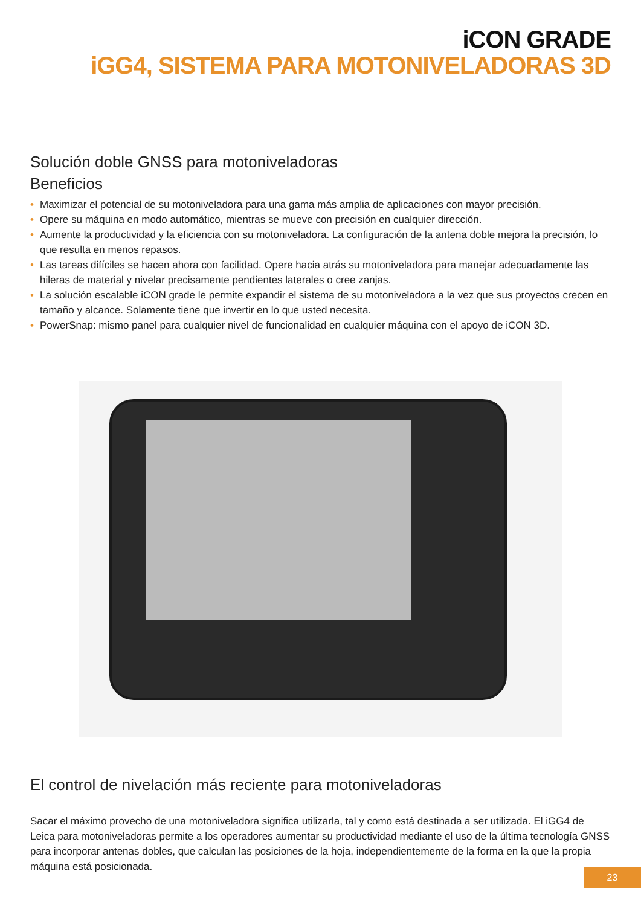iCON GRADE
iGG4, SISTEMA PARA MOTONIVELADORAS 3D
Solución doble GNSS para motoniveladoras
Beneficios
• Maximizar el potencial de su motoniveladora para una gama más amplia de aplicaciones con mayor precisión.
• Opere su máquina en modo automático, mientras se mueve con precisión en cualquier dirección.
• Aumente la productividad y la eficiencia con su motoniveladora. La configuración de la antena doble mejora la precisión, lo que resulta en menos repasos.
• Las tareas difíciles se hacen ahora con facilidad. Opere hacia atrás su motoniveladora para manejar adecuadamente las hileras de material y nivelar precisamente pendientes laterales o cree zanjas.
• La solución escalable iCON grade le permite expandir el sistema de su motoniveladora a la vez que sus proyectos crecen en tamaño y alcance. Solamente tiene que invertir en lo que usted necesita.
• PowerSnap: mismo panel para cualquier nivel de funcionalidad en cualquier máquina con el apoyo de iCON 3D.
El control de nivelación más reciente para motoniveladoras
Sacar el máximo provecho de una motoniveladora significa utilizarla, tal y como está destinada a ser utilizada. El iGG4 de Leica para motoniveladoras permite a los operadores aumentar su productividad mediante el uso de la última tecnología GNSS para incorporar antenas dobles, que calculan las posiciones de la hoja, independientemente de la forma en la que la propia máquina está posicionada.
23